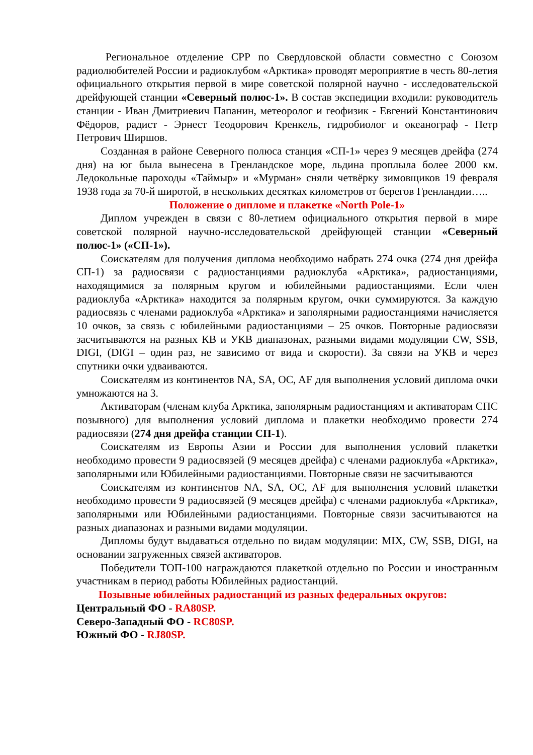Региональное отделение СРР по Свердловской области совместно с Союзом радиолюбителей России и радиоклубом «Арктика» проводят мероприятие в честь 80-летия официального открытия первой в мире советской полярной научно - исследовательской дрейфующей станции «Северный полюс-1». В состав экспедиции входили: руководитель станции - Иван Дмитриевич Папанин, метеоролог и геофизик - Евгений Константинович Фёдоров, радист - Эрнест Теодорович Кренкель, гидробиолог и океанограф - Петр Петрович Ширшов.
Созданная в районе Северного полюса станция «СП-1» через 9 месяцев дрейфа (274 дня) на юг была вынесена в Гренландское море, льдина проплыла более 2000 км. Ледокольные пароходы «Таймыр» и «Мурман» сняли четвёрку зимовщиков 19 февраля 1938 года за 70-й широтой, в нескольких десятках километров от берегов Гренландии…..
Положение о дипломе и плакетке «North Pole-1»
Диплом учрежден в связи с 80-летием официального открытия первой в мире советской полярной научно-исследовательской дрейфующей станции «Северный полюс-1» («СП-1»).
Соискателям для получения диплома необходимо набрать 274 очка (274 дня дрейфа СП-1) за радиосвязи с радиостанциями радиоклуба «Арктика», радиостанциями, находящимися за полярным кругом и юбилейными радиостанциями. Если член радиоклуба «Арктика» находится за полярным кругом, очки суммируются. За каждую радиосвязь с членами радиоклуба «Арктика» и заполярными радиостанциями начисляется 10 очков, за связь с юбилейными радиостанциями – 25 очков. Повторные радиосвязи засчитываются на разных КВ и УКВ диапазонах, разными видами модуляции CW, SSB, DIGI, (DIGI – один раз, не зависимо от вида и скорости). За связи на УКВ и через спутники очки удваиваются.
Соискателям из континентов NA, SA, OC, AF для выполнения условий диплома очки умножаются на 3.
Активаторам (членам клуба Арктика, заполярным радиостанциям и активаторам СПС позывного) для выполнения условий диплома и плакетки необходимо провести 274 радиосвязи (274 дня дрейфа станции СП-1).
Соискателям из Европы Азии и России для выполнения условий плакетки необходимо провести 9 радиосвязей (9 месяцев дрейфа) с членами радиоклуба «Арктика», заполярными или Юбилейными радиостанциями. Повторные связи не засчитываются
Соискателям из континентов NA, SA, OC, AF для выполнения условий плакетки необходимо провести 9 радиосвязей (9 месяцев дрейфа) с членами радиоклуба «Арктика», заполярными или Юбилейными радиостанциями. Повторные связи засчитываются на разных диапазонах и разными видами модуляции.
Дипломы будут выдаваться отдельно по видам модуляции: MIX, CW, SSB, DIGI, на основании загруженных связей активаторов.
Победители ТОП-100 награждаются плакеткой отдельно по России и иностранным участникам в период работы Юбилейных радиостанций.
Позывные юбилейных радиостанций из разных федеральных округов:
Центральный ФО - RA80SP.
Северо-Западный ФО - RC80SP.
Южный ФО - RJ80SP.